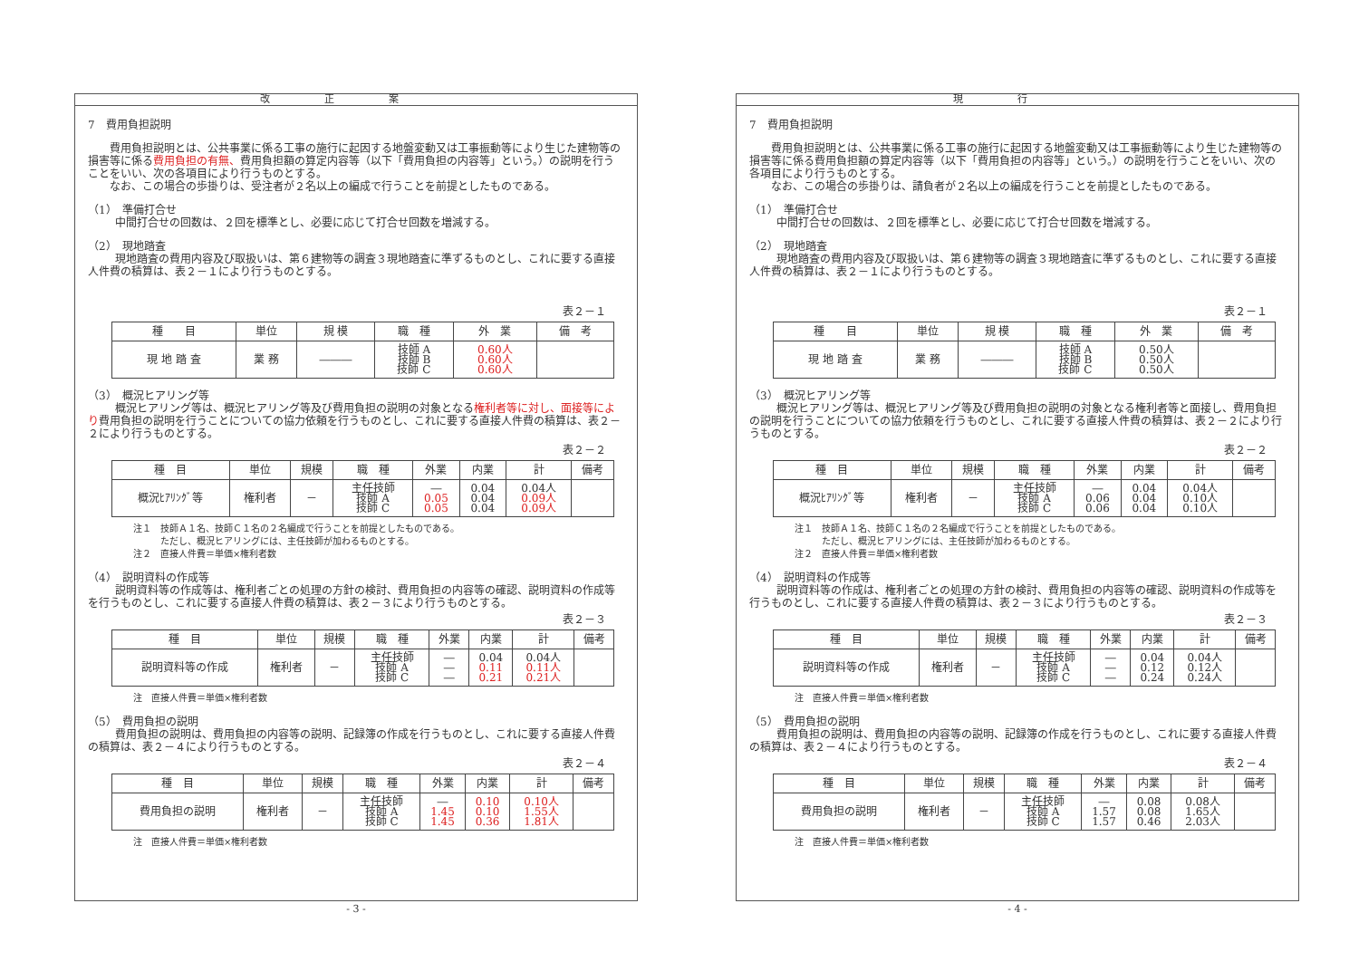改正案
7　費用負担説明
　　費用負担説明とは、公共事業に係る工事の施行に起因する地盤変動又は工事振動等により生じた建物等の損害等に係る費用負担の有無、費用負担額の算定内容等（以下「費用負担の内容等」という。）の説明を行うことをいい、次の各項目により行うものとする。
　　なお、この場合の歩掛りは、受注者が２名以上の編成で行うことを前提としたものである。
（1）　準備打合せ
中間打合せの回数は、２回を標準とし、必要に応じて打合せ回数を増減する。
（2）　現地踏査
現地踏査の費用内容及び取扱いは、第６建物等の調査３現地踏査に準ずるものとし、これに要する直接人件費の積算は、表２－１により行うものとする。
表２－１
| 種 目 | 単位 | 規 模 | 職 種 | 外 業 | 備 考 |
| --- | --- | --- | --- | --- | --- |
| 現 地 踏 査 | 業 務 | ――― | 技師 A 技師 B 技師 C | 0.60人 0.60人 0.60人 | |
（3）　概況ヒアリング等
概況ヒアリング等は、概況ヒアリング等及び費用負担の説明の対象となる権利者等に対し、面接等により費用負担の説明を行うことについての協力依頼を行うものとし、これに要する直接人件費の積算は、表２－２により行うものとする。
表２－２
| 種 目 | 単位 | 規模 | 職 種 | 外業 | 内業 | 計 | 備考 |
| --- | --- | --- | --- | --- | --- | --- | --- |
| 概況ﾋｱﾘﾝｸﾞ等 | 権利者 | － | 主任技師 技師 A 技師 C | ― 0.05 0.05 | 0.04 0.04 0.04 | 0.04人 0.09人 0.09人 | |
注１　技師Ａ１名、技師Ｃ１名の２名編成で行うことを前提としたものである。
　　　ただし、概況ヒアリングには、主任技師が加わるものとする。
注２　直接人件費＝単価×権利者数
（4）　説明資料の作成等
説明資料等の作成等は、権利者ごとの処理の方針の検討、費用負担の内容等の確認、説明資料の作成等を行うものとし、これに要する直接人件費の積算は、表２－３により行うものとする。
表２－３
| 種 目 | 単位 | 規模 | 職 種 | 外業 | 内業 | 計 | 備考 |
| --- | --- | --- | --- | --- | --- | --- | --- |
| 説明資料等の作成 | 権利者 | － | 主任技師 技師 A 技師 C | ― ― ― | 0.04 0.11 0.21 | 0.04人 0.11人 0.21人 | |
注　直接人件費＝単価×権利者数
（5）　費用負担の説明
費用負担の説明は、費用負担の内容等の説明、記録簿の作成を行うものとし、これに要する直接人件費の積算は、表２－４により行うものとする。
表２－４
| 種 目 | 単位 | 規模 | 職 種 | 外業 | 内業 | 計 | 備考 |
| --- | --- | --- | --- | --- | --- | --- | --- |
| 費用負担の説明 | 権利者 | － | 主任技師 技師 A 技師 C | ― 1.45 1.45 | 0.10 0.10 0.36 | 0.10人 1.55人 1.81人 | |
注　直接人件費＝単価×権利者数
- 3 -
現行
7　費用負担説明
　　費用負担説明とは、公共事業に係る工事の施行に起因する地盤変動又は工事振動等により生じた建物等の損害等に係る費用負担額の算定内容等（以下「費用負担の内容等」という。）の説明を行うことをいい、次の各項目により行うものとする。
　　なお、この場合の歩掛りは、請負者が２名以上の編成を行うことを前提としたものである。
（1）　準備打合せ
中間打合せの回数は、２回を標準とし、必要に応じて打合せ回数を増減する。
（2）　現地踏査
現地踏査の費用内容及び取扱いは、第６建物等の調査３現地踏査に準ずるものとし、これに要する直接人件費の積算は、表２－１により行うものとする。
表２－１
| 種 目 | 単位 | 規 模 | 職 種 | 外 業 | 備 考 |
| --- | --- | --- | --- | --- | --- |
| 現 地 踏 査 | 業 務 | ――― | 技師 A 技師 B 技師 C | 0.50人 0.50人 0.50人 | |
（3）　概況ヒアリング等
概況ヒアリング等は、概況ヒアリング等及び費用負担の説明の対象となる権利者等と面接し、費用負担の説明を行うことについての協力依頼を行うものとし、これに要する直接人件費の積算は、表２－２により行うものとする。
表２－２
| 種 目 | 単位 | 規模 | 職 種 | 外業 | 内業 | 計 | 備考 |
| --- | --- | --- | --- | --- | --- | --- | --- |
| 概況ﾋｱﾘﾝｸﾞ等 | 権利者 | － | 主任技師 技師 A 技師 C | ― 0.06 0.06 | 0.04 0.04 0.04 | 0.04人 0.10人 0.10人 | |
注１　技師Ａ１名、技師Ｃ１名の２名編成で行うことを前提としたものである。
　　　ただし、概況ヒアリングには、主任技師が加わるものとする。
注２　直接人件費＝単価×権利者数
（4）　説明資料の作成等
説明資料等の作成は、権利者ごとの処理の方針の検討、費用負担の内容等の確認、説明資料の作成等を行うものとし、これに要する直接人件費の積算は、表２－３により行うものとする。
表２－３
| 種 目 | 単位 | 規模 | 職 種 | 外業 | 内業 | 計 | 備考 |
| --- | --- | --- | --- | --- | --- | --- | --- |
| 説明資料等の作成 | 権利者 | － | 主任技師 技師 A 技師 C | ― ― ― | 0.04 0.12 0.24 | 0.04人 0.12人 0.24人 | |
注　直接人件費＝単価×権利者数
（5）　費用負担の説明
費用負担の説明は、費用負担の内容等の説明、記録簿の作成を行うものとし、これに要する直接人件費の積算は、表２－４により行うものとする。
表２－４
| 種 目 | 単位 | 規模 | 職 種 | 外業 | 内業 | 計 | 備考 |
| --- | --- | --- | --- | --- | --- | --- | --- |
| 費用負担の説明 | 権利者 | － | 主任技師 技師 A 技師 C | ― 1.57 1.57 | 0.08 0.08 0.46 | 0.08人 1.65人 2.03人 | |
注　直接人件費＝単価×権利者数
- 4 -